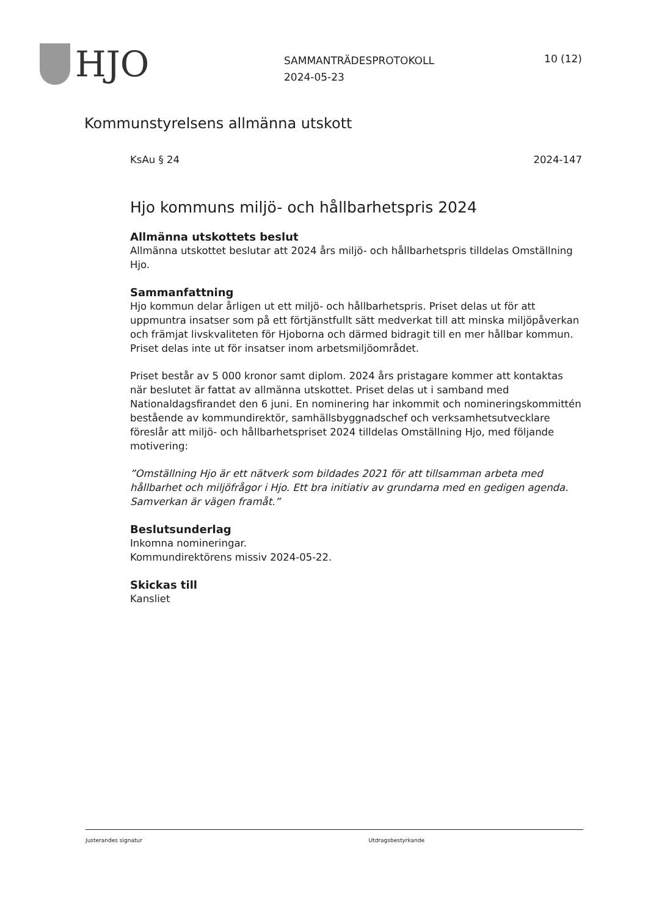HJO
SAMMANTRÄDESPROTOKOLL
2024-05-23
10 (12)
Kommunstyrelsens allmänna utskott
KsAu § 24 2024-147
Hjo kommuns miljö- och hållbarhetspris 2024
Allmänna utskottets beslut
Allmänna utskottet beslutar att 2024 års miljö- och hållbarhetspris tilldelas Omställning Hjo.
Sammanfattning
Hjo kommun delar årligen ut ett miljö- och hållbarhetspris. Priset delas ut för att uppmuntra insatser som på ett förtjänstfullt sätt medverkat till att minska miljöpåverkan och främjat livskvaliteten för Hjoborna och därmed bidragit till en mer hållbar kommun. Priset delas inte ut för insatser inom arbetsmiljöområdet.
Priset består av 5 000 kronor samt diplom. 2024 års pristagare kommer att kontaktas när beslutet är fattat av allmänna utskottet. Priset delas ut i samband med Nationaldagsfirandet den 6 juni. En nominering har inkommit och nomineringskommittén bestående av kommundirektör, samhällsbyggnadschef och verksamhetsutvecklare föreslår att miljö- och hållbarhetspriset 2024 tilldelas Omställning Hjo, med följande motivering:
”Omställning Hjo är ett nätverk som bildades 2021 för att tillsamman arbeta med hållbarhet och miljöfrågor i Hjo. Ett bra initiativ av grundarna med en gedigen agenda. Samverkan är vägen framåt.”
Beslutsunderlag
Inkomna nomineringar.
Kommundirektörens missiv 2024-05-22.
Skickas till
Kansliet
Justerandes signatur Utdragsbestyrkande